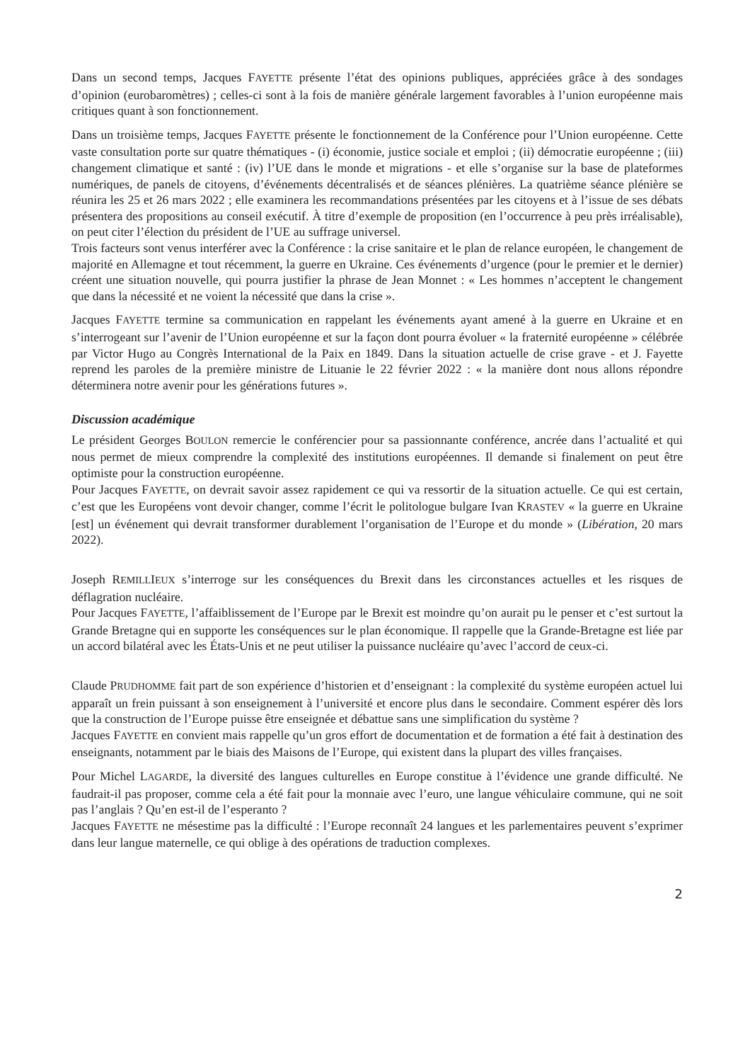Dans un second temps, Jacques FAYETTE présente l’état des opinions publiques, appréciées grâce à des sondages d’opinion (eurobaromètres) ; celles-ci sont à la fois de manière générale largement favorables à l’union européenne mais critiques quant à son fonctionnement.
Dans un troisième temps, Jacques FAYETTE présente le fonctionnement de la Conférence pour l’Union européenne. Cette vaste consultation porte sur quatre thématiques - (i) économie, justice sociale et emploi ; (ii) démocratie européenne ; (iii) changement climatique et santé : (iv) l’UE dans le monde et migrations - et elle s’organise sur la base de plateformes numériques, de panels de citoyens, d’événements décentralisés et de séances plénières. La quatrième séance plénière se réunira les 25 et 26 mars 2022 ; elle examinera les recommandations présentées par les citoyens et à l’issue de ses débats présentera des propositions au conseil exécutif. À titre d’exemple de proposition (en l’occurrence à peu près irréalisable), on peut citer l’élection du président de l’UE au suffrage universel.
Trois facteurs sont venus interférer avec la Conférence : la crise sanitaire et le plan de relance européen, le changement de majorité en Allemagne et tout récemment, la guerre en Ukraine. Ces événements d’urgence (pour le premier et le dernier) créent une situation nouvelle, qui pourra justifier la phrase de Jean Monnet : « Les hommes n’acceptent le changement que dans la nécessité et ne voient la nécessité que dans la crise ».
Jacques FAYETTE termine sa communication en rappelant les événements ayant amené à la guerre en Ukraine et en s’interrogeant sur l’avenir de l’Union européenne et sur la façon dont pourra évoluer « la fraternité européenne » célébrée par Victor Hugo au Congrès International de la Paix en 1849. Dans la situation actuelle de crise grave - et J. Fayette reprend les paroles de la première ministre de Lituanie le 22 février 2022 : « la manière dont nous allons répondre déterminera notre avenir pour les générations futures ».
Discussion académique
Le président Georges BOULON remercie le conférencier pour sa passionnante conférence, ancrée dans l’actualité et qui nous permet de mieux comprendre la complexité des institutions européennes. Il demande si finalement on peut être optimiste pour la construction européenne.
Pour Jacques FAYETTE, on devrait savoir assez rapidement ce qui va ressortir de la situation actuelle. Ce qui est certain, c’est que les Européens vont devoir changer, comme l’écrit le politologue bulgare Ivan KRASTEV « la guerre en Ukraine [est] un événement qui devrait transformer durablement l’organisation de l’Europe et du monde » (Libération, 20 mars 2022).
Joseph REMILLIEUX s’interroge sur les conséquences du Brexit dans les circonstances actuelles et les risques de déflagration nucléaire.
Pour Jacques FAYETTE, l’affaiblissement de l’Europe par le Brexit est moindre qu’on aurait pu le penser et c’est surtout la Grande Bretagne qui en supporte les conséquences sur le plan économique. Il rappelle que la Grande-Bretagne est liée par un accord bilatéral avec les États-Unis et ne peut utiliser la puissance nucléaire qu’avec l’accord de ceux-ci.
Claude PRUDHOMME fait part de son expérience d’historien et d’enseignant : la complexité du système européen actuel lui apparaît un frein puissant à son enseignement à l’université et encore plus dans le secondaire. Comment espérer dès lors que la construction de l’Europe puisse être enseignée et débattue sans une simplification du système ?
Jacques FAYETTE en convient mais rappelle qu’un gros effort de documentation et de formation a été fait à destination des enseignants, notamment par le biais des Maisons de l’Europe, qui existent dans la plupart des villes françaises.
Pour Michel LAGARDE, la diversité des langues culturelles en Europe constitue à l’évidence une grande difficulté. Ne faudrait-il pas proposer, comme cela a été fait pour la monnaie avec l’euro, une langue véhiculaire commune, qui ne soit pas l’anglais ? Qu’en est-il de l’esperanto ?
Jacques FAYETTE ne mésestime pas la difficulté : l’Europe reconnaît 24 langues et les parlementaires peuvent s’exprimer dans leur langue maternelle, ce qui oblige à des opérations de traduction complexes.
2